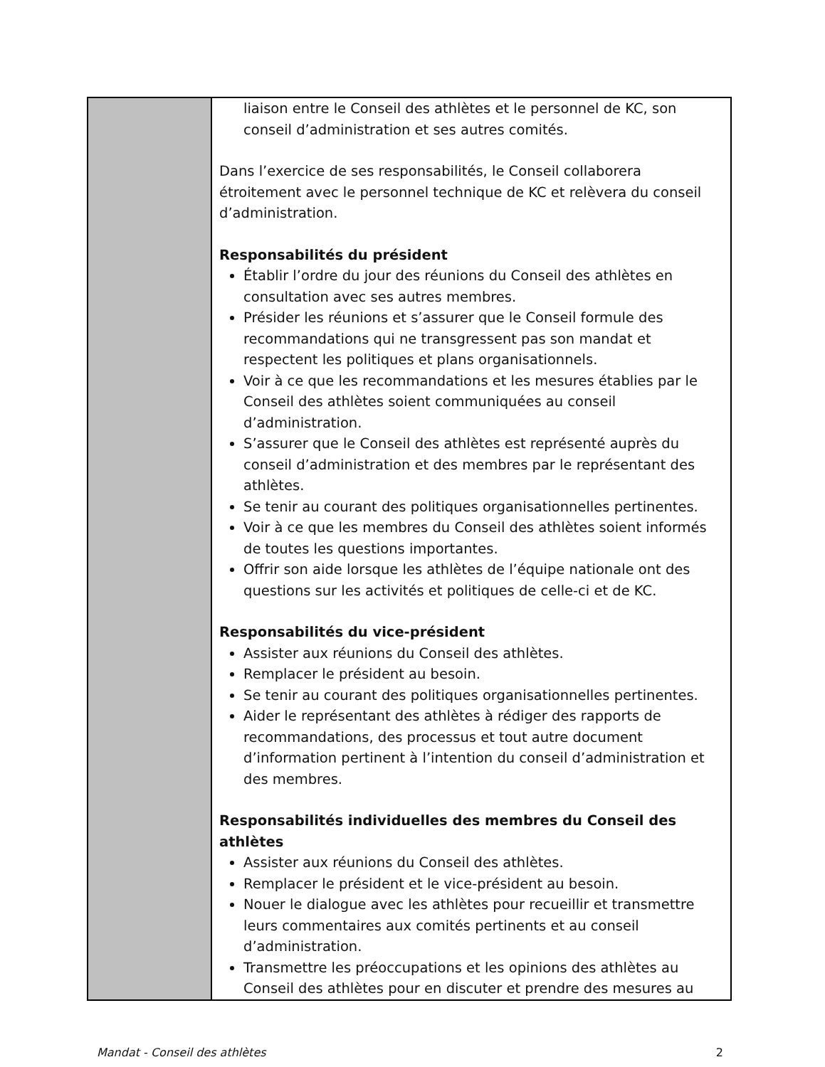| | liaison entre le Conseil des athlètes et le personnel de KC, son conseil d’administration et ses autres comités. Dans l’exercice de ses responsabilités, le Conseil collaborera étroitement avec le personnel technique de KC et relèvera du conseil d’administration. Responsabilités du président Établir l’ordre du jour des réunions du Conseil des athlètes en consultation avec ses autres membres. Présider les réunions et s’assurer que le Conseil formule des recommandations qui ne transgressent pas son mandat et respectent les politiques et plans organisationnels. Voir à ce que les recommandations et les mesures établies par le Conseil des athlètes soient communiquées au conseil d’administration. S’assurer que le Conseil des athlètes est représenté auprès du conseil d’administration et des membres par le représentant des athlètes. Se tenir au courant des politiques organisationnelles pertinentes. Voir à ce que les membres du Conseil des athlètes soient informés de toutes les questions importantes. Offrir son aide lorsque les athlètes de l’équipe nationale ont des questions sur les activités et politiques de celle-ci et de KC. Responsabilités du vice-président Assister aux réunions du Conseil des athlètes. Remplacer le président au besoin. Se tenir au courant des politiques organisationnelles pertinentes. Aider le représentant des athlètes à rédiger des rapports de recommandations, des processus et tout autre document d’information pertinent à l’intention du conseil d’administration et des membres. Responsabilités individuelles des membres du Conseil des athlètes Assister aux réunions du Conseil des athlètes. Remplacer le président et le vice-président au besoin. Nouer le dialogue avec les athlètes pour recueillir et transmettre leurs commentaires aux comités pertinents et au conseil d’administration. Transmettre les préoccupations et les opinions des athlètes au Conseil des athlètes pour en discuter et prendre des mesures au |
Mandat - Conseil des athlètes 2